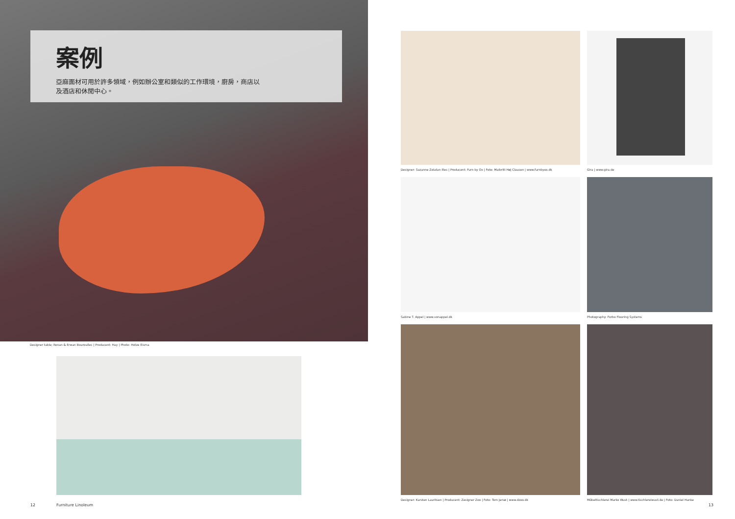案例
亞麻面材可用於許多領域，例如辦公室和類似的工作環境，廚房，商店以及酒店和休閒中心。
Designer table; Ronan & Erwan Bouroullec | Producent: Hay | Photo: Hotze Eisma
12 Furniture Linoleum
Designer: Suzanne Zolatan Illes | Producent: Furn by Ox | Foto: Maibritt Høj Clausen | www.furnbyox.dk
Gira | www.gira.de
Sabine T. Appel | www.vonappel.dk
Photography: Forbo Flooring Systems
Designer: Karsten Lauritsen | Producent: Zesigner Zoo | Foto: Tom Jersø | www.dzoo.dk
Möbeltischlerei Marko Wust | www.tischlereiwust.de | Foto: Daniel Hanke
13